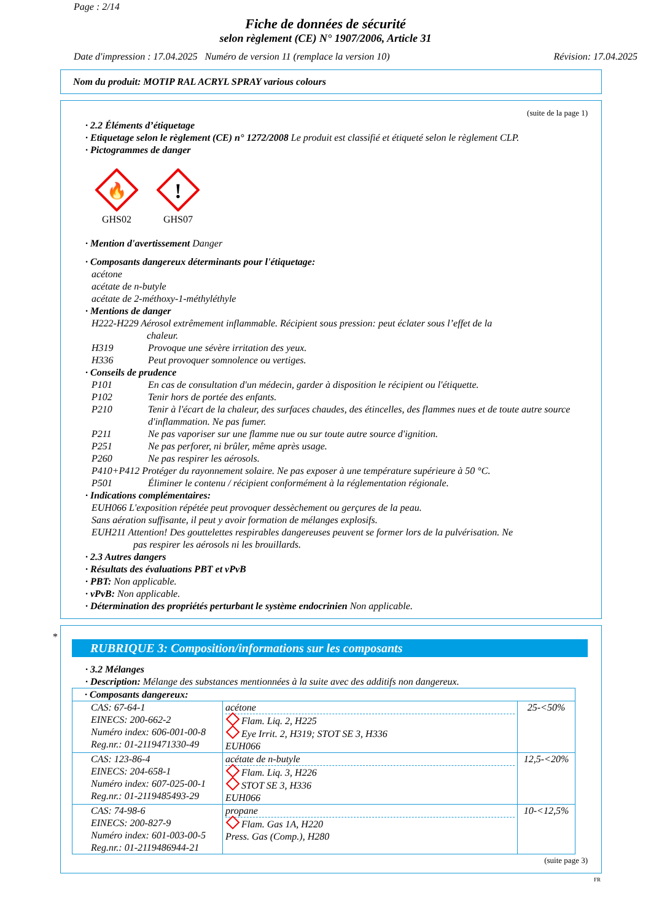Page : 2/14
Fiche de données de sécurité
selon règlement (CE) N° 1907/2006, Article 31
Date d'impression : 17.04.2025 Numéro de version 11 (remplace la version 10) Révision: 17.04.2025
Nom du produit: MOTIP RAL ACRYL SPRAY various colours
(suite de la page 1)
· 2.2 Éléments d’étiquetage
· Etiquetage selon le règlement (CE) n° 1272/2008 Le produit est classifié et étiqueté selon le règlement CLP.
· Pictogrammes de danger
🔥
GHS02
!
GHS07
· Mention d'avertissement Danger
· Composants dangereux déterminants pour l'étiquetage:
acétone
acétate de n-butyle
acétate de 2-méthoxy-1-méthyléthyle
· Mentions de danger
H222-H229 Aérosol extrêmement inflammable. Récipient sous pression: peut éclater sous l’effet de la
chaleur.
H319 Provoque une sévère irritation des yeux.
H336 Peut provoquer somnolence ou vertiges.
· Conseils de prudence
P101 En cas de consultation d'un médecin, garder à disposition le récipient ou l'étiquette.
P102 Tenir hors de portée des enfants.
P210 Tenir à l'écart de la chaleur, des surfaces chaudes, des étincelles, des flammes nues et de toute autre source d'inflammation. Ne pas fumer.
P211 Ne pas vaporiser sur une flamme nue ou sur toute autre source d'ignition.
P251 Ne pas perforer, ni brûler, même après usage.
P260 Ne pas respirer les aérosols.
P410+P412 Protéger du rayonnement solaire. Ne pas exposer à une température supérieure à 50 °C.
P501 Éliminer le contenu / récipient conformément à la réglementation régionale.
· Indications complémentaires:
EUH066 L'exposition répétée peut provoquer dessèchement ou gerçures de la peau.
Sans aération suffisante, il peut y avoir formation de mélanges explosifs.
EUH211 Attention! Des gouttelettes respirables dangereuses peuvent se former lors de la pulvérisation. Ne
pas respirer les aérosols ni les brouillards.
· 2.3 Autres dangers
· Résultats des évaluations PBT et vPvB
· PBT: Non applicable.
· vPvB: Non applicable.
· Détermination des propriétés perturbant le système endocrinien Non applicable.
*
RUBRIQUE 3: Composition/informations sur les composants
· 3.2 Mélanges
· Description: Mélange des substances mentionnées à la suite avec des additifs non dangereux.
| · Composants dangereux: | | |
| CAS: 67-64-1 EINECS: 200-662-2 Numéro index: 606-001-00-8 Reg.nr.: 01-2119471330-49 | acétone Flam. Liq. 2, H225 Eye Irrit. 2, H319; STOT SE 3, H336 EUH066 | 25-<50% |
| CAS: 123-86-4 EINECS: 204-658-1 Numéro index: 607-025-00-1 Reg.nr.: 01-2119485493-29 | acétate de n-butyle Flam. Liq. 3, H226 STOT SE 3, H336 EUH066 | 12,5-<20% |
| CAS: 74-98-6 EINECS: 200-827-9 Numéro index: 601-003-00-5 Reg.nr.: 01-2119486944-21 | propane Flam. Gas 1A, H220 Press. Gas (Comp.), H280 | 10-<12,5% |
(suite page 3)
FR